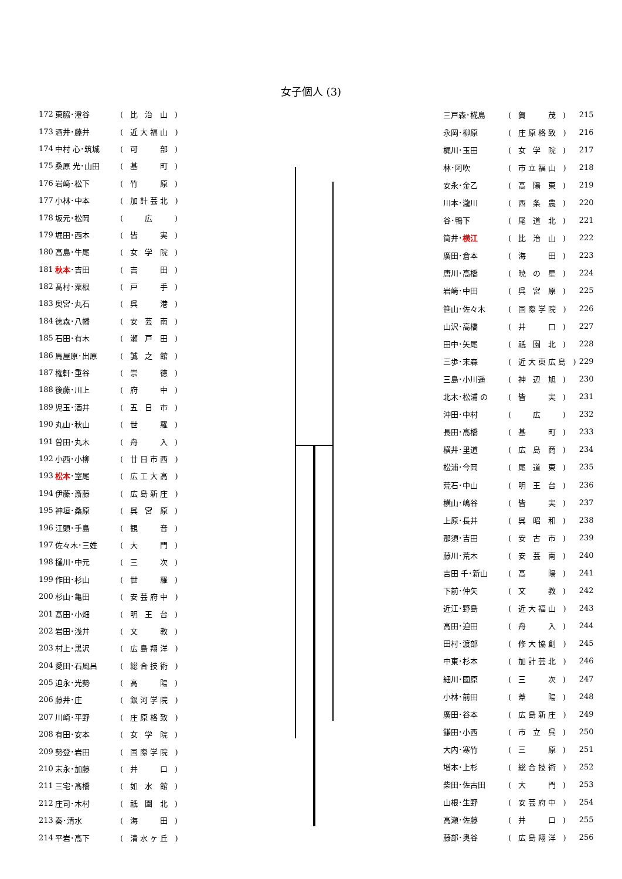女子個人 (3)
| 172 | 東脇･澄谷 | ( 比 治 山 ) |
| 173 | 酒井･藤井 | ( 近大福山 ) |
| 174 | 中村 心･筑城 | ( 可 部 ) |
| 175 | 桑原 光･山田 | ( 基 町 ) |
| 176 | 岩﨑･松下 | ( 竹 原 ) |
| 177 | 小林･中本 | ( 加計芸北 ) |
| 178 | 坂元･松岡 | ( 広 ) |
| 179 | 堀田･西本 | ( 皆 実 ) |
| 180 | 高島･牛尾 | ( 女 学 院 ) |
| 181 | 秋本 ･吉田 | ( 吉 田 ) |
| 182 | 髙村･粟根 | ( 戸 手 ) |
| 183 | 奥宮･丸石 | ( 呉 港 ) |
| 184 | 徳森･八幡 | ( 安 芸 南 ) |
| 185 | 石田･有木 | ( 瀬 戸 田 ) |
| 186 | 馬屋原･出原 | ( 誠 之 館 ) |
| 187 | 権軒･重谷 | ( 崇 徳 ) |
| 188 | 後藤･川上 | ( 府 中 ) |
| 189 | 児玉･酒井 | ( 五 日 市 ) |
| 190 | 丸山･秋山 | ( 世 羅 ) |
| 191 | 曽田･丸木 | ( 舟 入 ) |
| 192 | 小西･小柳 | ( 廿日市西 ) |
| 193 | 松本 ･室尾 | ( 広工大高 ) |
| 194 | 伊藤･斎藤 | ( 広島新庄 ) |
| 195 | 神垣･桑原 | ( 呉 宮 原 ) |
| 196 | 江頭･手島 | ( 観 音 ) |
| 197 | 佐々木･三姓 | ( 大 門 ) |
| 198 | 樋川･中元 | ( 三 次 ) |
| 199 | 作田･杉山 | ( 世 羅 ) |
| 200 | 杉山･亀田 | ( 安芸府中 ) |
| 201 | 髙田･小畑 | ( 明 王 台 ) |
| 202 | 岩田･浅井 | ( 文 教 ) |
| 203 | 村上･黒沢 | ( 広島翔洋 ) |
| 204 | 愛田･石風呂 | ( 総合技術 ) |
| 205 | 迫永･光勢 | ( 高 陽 ) |
| 206 | 藤井･庄 | ( 銀河学院 ) |
| 207 | 川崎･平野 | ( 庄原格致 ) |
| 208 | 有田･安本 | ( 女 学 院 ) |
| 209 | 勢登･岩田 | ( 国際学院 ) |
| 210 | 末永･加藤 | ( 井 口 ) |
| 211 | 三宅･髙橋 | ( 如 水 館 ) |
| 212 | 庄司･木村 | ( 祇 園 北 ) |
| 213 | 秦･清水 | ( 海 田 ) |
| 214 | 平岩･高下 | ( 清水ヶ丘 ) |
| 三戸森･椛島 | ( 賀 茂 ) | 215 |
| 永岡･柳原 | ( 庄原格致 ) | 216 |
| 梶川･玉田 | ( 女 学 院 ) | 217 |
| 林･阿吹 | ( 市立福山 ) | 218 |
| 安永･金乙 | ( 高 陽 東 ) | 219 |
| 川本･瀧川 | ( 西 条 農 ) | 220 |
| 谷･鴨下 | ( 尾 道 北 ) | 221 |
| 筒井･ 横江 | ( 比 治 山 ) | 222 |
| 廣田･倉本 | ( 海 田 ) | 223 |
| 唐川･高橋 | ( 暁 の 星 ) | 224 |
| 岩﨑･中田 | ( 呉 宮 原 ) | 225 |
| 笹山･佐々木 | ( 国際学院 ) | 226 |
| 山沢･高橋 | ( 井 口 ) | 227 |
| 田中･矢尾 | ( 祇 園 北 ) | 228 |
| 三歩･末森 | ( 近大東広島 ) | 229 |
| 三島･小川遥 | ( 神 辺 旭 ) | 230 |
| 北木･松浦 の | ( 皆 実 ) | 231 |
| 沖田･中村 | ( 広 ) | 232 |
| 長田･高橋 | ( 基 町 ) | 233 |
| 横井･里道 | ( 広 島 商 ) | 234 |
| 松浦･今岡 | ( 尾 道 東 ) | 235 |
| 荒石･中山 | ( 明 王 台 ) | 236 |
| 横山･嶋谷 | ( 皆 実 ) | 237 |
| 上原･長井 | ( 呉 昭 和 ) | 238 |
| 那須･吉田 | ( 安 古 市 ) | 239 |
| 藤川･荒木 | ( 安 芸 南 ) | 240 |
| 吉田 千･新山 | ( 高 陽 ) | 241 |
| 下前･仲矢 | ( 文 教 ) | 242 |
| 近江･野島 | ( 近大福山 ) | 243 |
| 高田･迫田 | ( 舟 入 ) | 244 |
| 田村･渡部 | ( 修大協創 ) | 245 |
| 中東･杉本 | ( 加計芸北 ) | 246 |
| 細川･國原 | ( 三 次 ) | 247 |
| 小林･前田 | ( 葦 陽 ) | 248 |
| 廣田･谷本 | ( 広島新庄 ) | 249 |
| 鎌田･小西 | ( 市 立 呉 ) | 250 |
| 大内･寒竹 | ( 三 原 ) | 251 |
| 増本･上杉 | ( 総合技術 ) | 252 |
| 柴田･佐古田 | ( 大 門 ) | 253 |
| 山根･生野 | ( 安芸府中 ) | 254 |
| 高瀬･佐藤 | ( 井 口 ) | 255 |
| 藤部･奥谷 | ( 広島翔洋 ) | 256 |